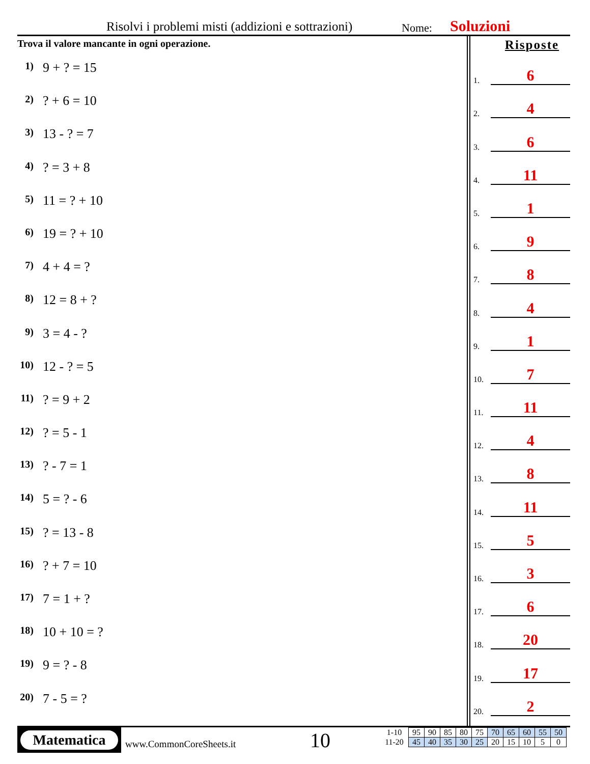Risolvi i problemi misti (addizioni e sottrazioni) Nome: Soluzioni
Trova il valore mancante in ogni operazione.
1) 9 + ? = 15
2)? + 6 = 10
3) 13 - ? = 7
4)? = 3 + 8
5) 11 = ? + 10
6) 19 = ? + 10
7) 4 + 4 = ?
8) 12 = 8 + ?
9) 3 = 4 - ?
10) 12 - ? = 5
11)? = 9 + 2
12)? = 5 - 1
13)? - 7 = 1
14) 5 = ? - 6
15)? = 13 - 8
16)? + 7 = 10
17) 7 = 1 + ?
18) 10 + 10 = ?
19) 9 = ? - 8
20) 7 - 5 = ?
Risposte
1.
6
2.
4
3.
6
4.
11
5.
1
6.
9
7.
8
8.
4
9.
1
10.
7
11.
11
12.
4
13.
8
14.
11
15.
5
16.
3
17.
6
18.
20
19.
17
20.
2
Matematica
www.CommonCoreSheets.it 10
| 1-10 | 95 | 90 | 85 | 80 | 75 | 70 | 65 | 60 | 55 | 50 |
| 11-20 | 45 | 40 | 35 | 30 | 25 | 20 | 15 | 10 | 5 | 0 |